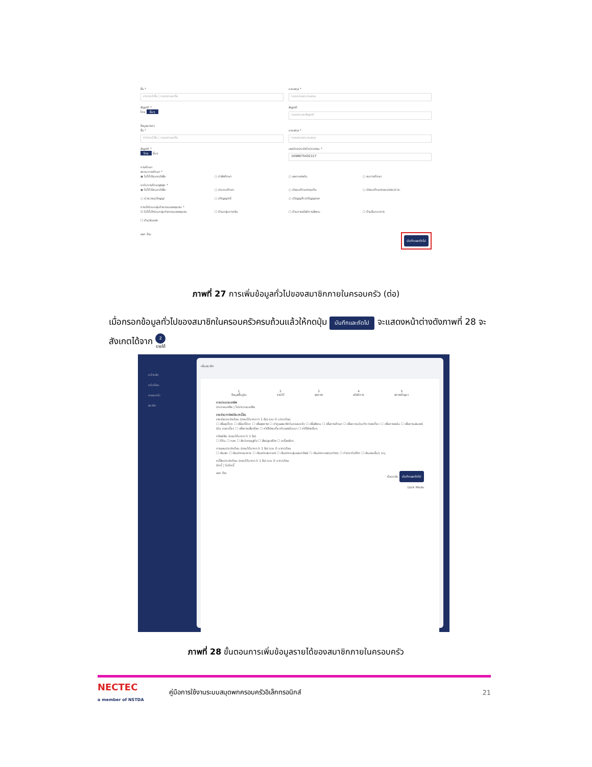ชื่อ *
คำนำหน้าชื่อ | กรุณากรอกชื่อ
นามสกุล *
กรุณากรอกนามสกุล
สัญชาติ *
ไทย อื่นๆ
สัญชาติ
กรุณากรอกสัญชาติ
ข้อมูลมารดา
ชื่อ *
คำนำหน้าชื่อ | กรุณากรอกชื่อ
นามสกุล *
กรุณากรอกนามสกุล
สัญชาติ *
ไทย อื่นๆ
เลขบัตรประจำตัวประชาชน *
1098675432117
การศึกษา
สถานะการศึกษา *
◉ ไม่ได้เรียนหนังสือ ○ กำลังศึกษา ○ ออกกลางคัน ○ จบการศึกษา
ระดับการศึกษาสูงสุด *
◉ ไม่ได้เรียนหนังสือ ○ ประถมศึกษา ○ มัธยมศึกษาตอนต้น ○ มัธยมศึกษาตอนปลาย/ปวช.
○ ปวส./อนุปริญญา ○ ปริญญาตรี ○ ปริญญาโท/ปริญญาเอก
การเข้าร่วมกลุ่มกิจกรรมของชุมชน *
☑ ไม่ได้เข้าร่วมกลุ่มกิจกรรมของชุมชน ☐ ด้านกลุ่มการเงิน ☐ ด้านการสวัสดิการสังคม ☐ ด้านอื่นกนาการ
☐ ด้านจิตอาสา
ออก ข้าม บันทึกและถัดไป
ภาพที่ 27 การเพิ่มข้อมูลทั่วไปของสมาชิกภายในครอบครัว (ต่อ)
เมื่อกรอกข้อมูลทั่วไปของสมาชิกในครอบครัวครบถ้วนแล้วให้กดปุ่ม บันทึกและถัดไป จะแสดงหน้าต่างดังภาพที่ 28 จะสังเกตได้จาก 2
รายได้
หน้าหลัก
ครัวเรือน
ครอบครัว
สมาชิก
เพิ่มสมาชิก
1
ข้อมูลพื้นฐาน 2
รายได้ 3
สุขภาพ 4
สวัสดิการ 5
สภาพปัญหา
การประกอบอาชีพ
ประกอบอาชีพ | ไม่ประกอบอาชีพ
รายจ่าย/ทรัพย์สิน/หนี้สิน
รายจ่ายประจำเดือน (ตอบได้มากกว่า 1 ข้อ) รวม 0 บาท/เดือน
☐ เพื่ออุปโภค ☐ เพื่อบริโภค ☐ เพื่อสุขภาพ ☐ ค่าดูแลสมาชิกในครอบครัว ☐ เพื่อสังคม ☐ เพื่อการศึกษา ☐ เพื่อความบันเทิง ท่องเที่ยว ☐ เพื่อการพนัน ☐ เพื่อการเล่นแชร์ (ดิน ดอกเบี้ย) ☐ เพื่อการเสี่ยงโชค ☐ ค่าใช้จ่ายเกี่ยวกับของมึนเมา ☐ ค่าใช้จ่ายอื่นๆ
ทรัพย์สิน (ตอบได้มากกว่า 1 ข้อ)
☐ ที่ดิน ☐ ทอง ☐ สัตว์เศรษฐกิจ ☐ สิ่งปลูกสร้าง ☐ เครื่องจักร
การออมประจำเดือน (ตอบได้มากกว่า 1 ข้อ) รวม 0 บาท/เดือน
☐ เงินสด ☐ เงินฝากธนาคาร ☐ เงินฝากสหกรณ์ ☐ เงินฝากกลุ่มออมทรัพย์ ☐ เงินฝากกองทุนต่างๆ ☐ ทำประกันชีวิต ☐ เงินออมอื่นๆ ระบุ
หนี้สินประจำเดือน (ตอบได้มากกว่า 1 ข้อ) รวม 0 บาท/เดือน
มีหนี้ | ไม่มีหนี้
ออก ข้าม ย้อนกลับ บันทึกและถัดไป
Dark Mode
ภาพที่ 28 ขั้นตอนการเพิ่มข้อมูลรายได้ของสมาชิกภายในครอบครัว
NECTEC
a member of NSTDA คู่มือการใช้งานระบบสมุดพกครอบครัวอิเล็กทรอนิกส์ 21